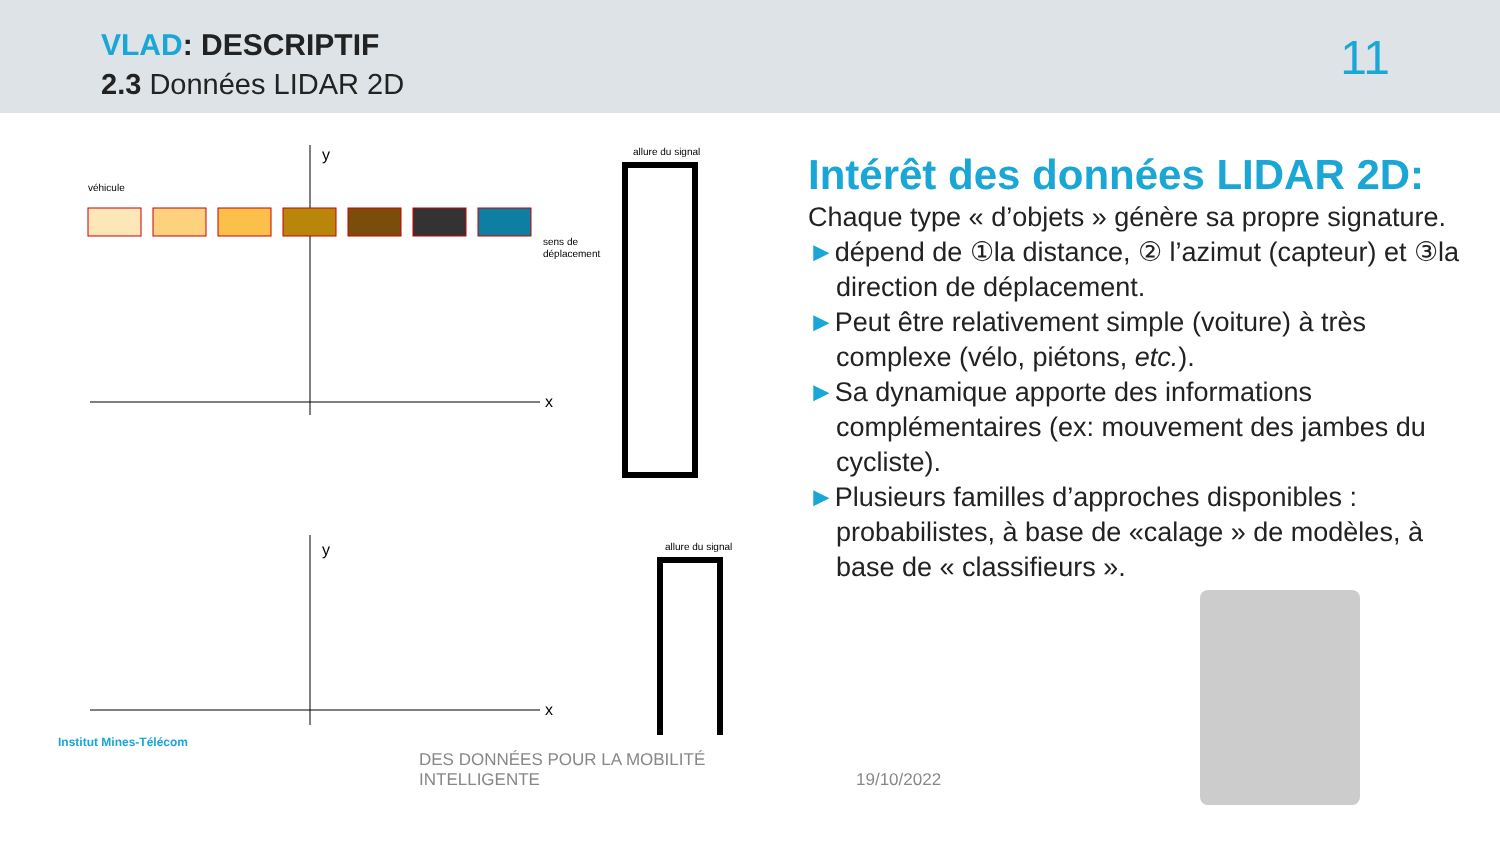VLAD: DESCRIPTIF
2.3 Données LIDAR 2D 11
y
x
véhicule
sens de
déplacement
allure du signal
y
x
allure du signal
Intérêt des données LIDAR 2D:
Chaque type « d’objets » génère sa propre signature.
►dépend de ①la distance, ② l’azimut (capteur) et ③la direction de déplacement.
►Peut être relativement simple (voiture) à très complexe (vélo, piétons, etc.).
►Sa dynamique apporte des informations complémentaires (ex: mouvement des jambes du cycliste).
►Plusieurs familles d’approches disponibles : probabilistes, à base de «calage » de modèles, à base de « classifieurs ».
Institut Mines-Télécom
DES DONNÉES POUR LA MOBILITÉ
INTELLIGENTE
19/10/2022